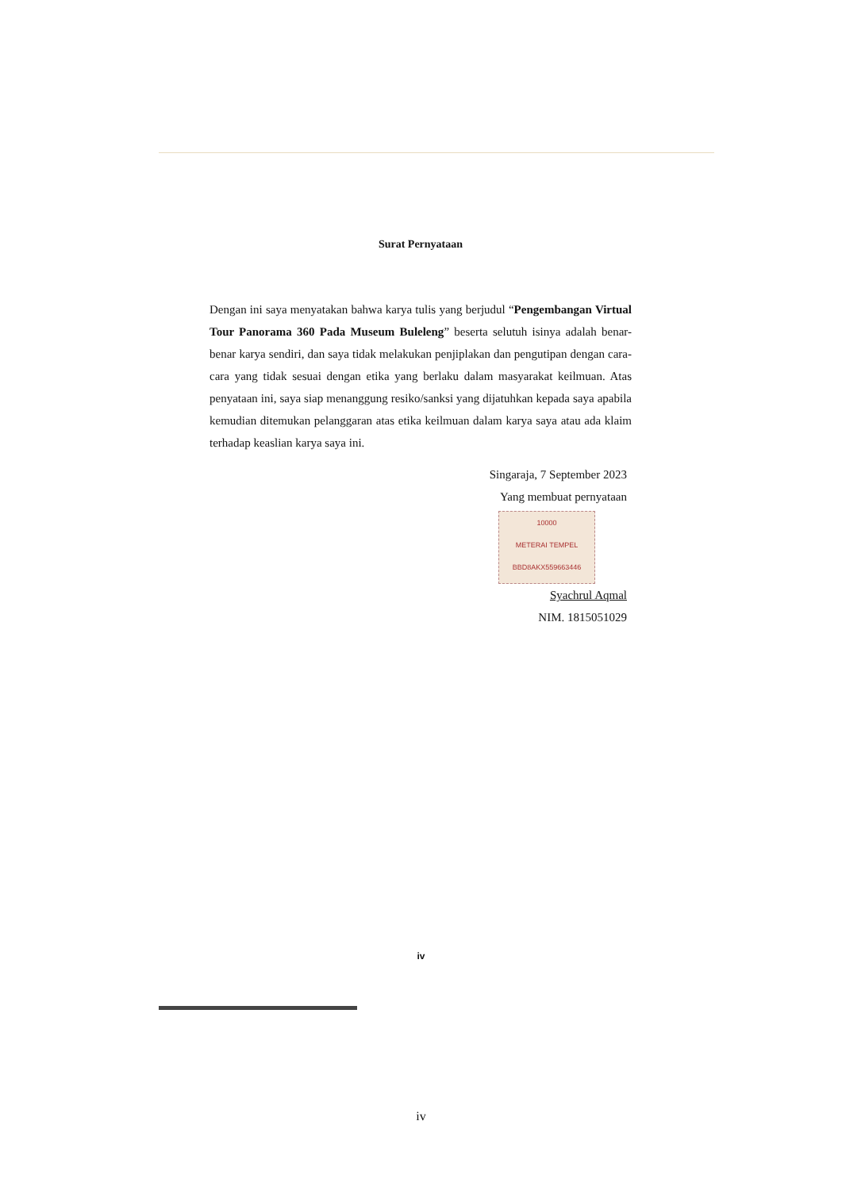Surat Pernyataan
Dengan ini saya menyatakan bahwa karya tulis yang berjudul “Pengembangan Virtual Tour Panorama 360 Pada Museum Buleleng” beserta selutuh isinya adalah benar- benar karya sendiri, dan saya tidak melakukan penjiplakan dan pengutipan dengan cara- cara yang tidak sesuai dengan etika yang berlaku dalam masyarakat keilmuan. Atas penyataan ini, saya siap menanggung resiko/sanksi yang dijatuhkan kepada saya apabila kemudian ditemukan pelanggaran atas etika keilmuan dalam karya saya atau ada klaim terhadap keaslian karya saya ini.
Singaraja, 7 September 2023
Yang membuat pernyataan
10000
METERAI TEMPEL
BBD8AKX559663446
Syachrul Aqmal
NIM. 1815051029
iv
iv